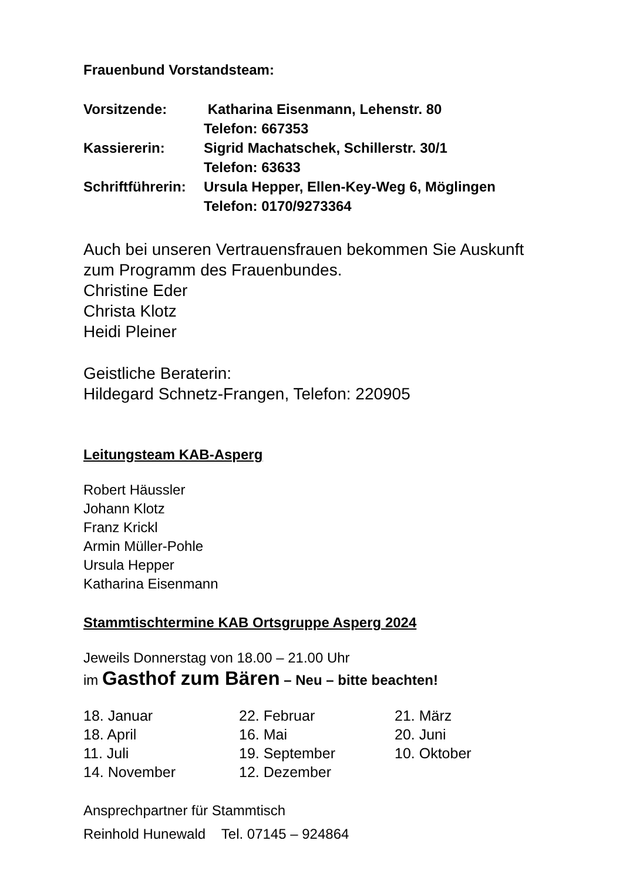Frauenbund Vorstandsteam:
| Vorsitzende: | Katharina Eisenmann, Lehenstr. 80 |
| | Telefon: 667353 |
| Kassiererin: | Sigrid Machatschek, Schillerstr. 30/1 |
| | Telefon: 63633 |
| Schriftführerin: | Ursula Hepper, Ellen-Key-Weg 6, Möglingen |
| | Telefon: 0170/9273364 |
Auch bei unseren Vertrauensfrauen bekommen Sie Auskunft
zum Programm des Frauenbundes.
Christine Eder
Christa Klotz
Heidi Pleiner
Geistliche Beraterin:
Hildegard Schnetz-Frangen, Telefon: 220905
Leitungsteam KAB-Asperg
Robert Häussler
Johann Klotz
Franz Krickl
Armin Müller-Pohle
Ursula Hepper
Katharina Eisenmann
Stammtischtermine KAB Ortsgruppe Asperg 2024
Jeweils Donnerstag von 18.00 – 21.00 Uhr
im Gasthof zum Bären – Neu – bitte beachten!
| 18. Januar | 22. Februar | 21. März |
| 18. April | 16. Mai | 20. Juni |
| 11. Juli | 19. September | 10. Oktober |
| 14. November | 12. Dezember | |
Ansprechpartner für Stammtisch
Reinhold Hunewald Tel. 07145 – 924864